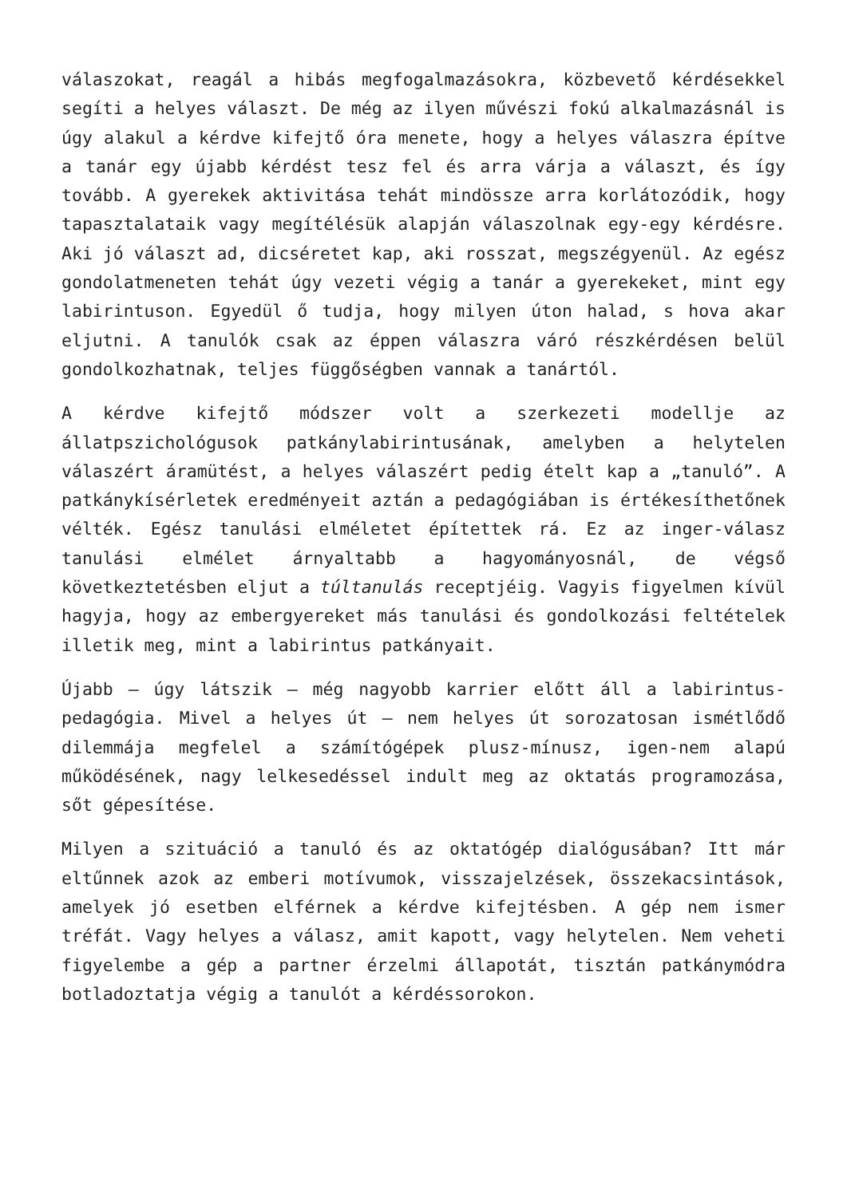válaszokat, reagál a hibás megfogalmazásokra, közbevető kérdésekkel segíti a helyes választ. De még az ilyen művészi fokú alkalmazásnál is úgy alakul a kérdve kifejtő óra menete, hogy a helyes válaszra építve a tanár egy újabb kérdést tesz fel és arra várja a választ, és így tovább. A gyerekek aktivitása tehát mindössze arra korlátozódik, hogy tapasztalataik vagy megítélésük alapján válaszolnak egy-egy kérdésre. Aki jó választ ad, dicséretet kap, aki rosszat, megszégyenül. Az egész gondolatmeneten tehát úgy vezeti végig a tanár a gyerekeket, mint egy labirintuson. Egyedül ő tudja, hogy milyen úton halad, s hova akar eljutni. A tanulók csak az éppen válaszra váró részkérdésen belül gondolkozhatnak, teljes függőségben vannak a tanártól.
A kérdve kifejtő módszer volt a szerkezeti modellje az állatpszichológusok patkánylabirintusának, amelyben a helytelen válaszért áramütést, a helyes válaszért pedig ételt kap a „tanuló”. A patkánykísérletek eredményeit aztán a pedagógiában is értékesíthetőnek vélték. Egész tanulási elméletet építettek rá. Ez az inger-válasz tanulási elmélet árnyaltabb a hagyományosnál, de végső következtetésben eljut a túltanulás receptjéig. Vagyis figyelmen kívül hagyja, hogy az embergyereket más tanulási és gondolkozási feltételek illetik meg, mint a labirintus patkányait.
Újabb – úgy látszik – még nagyobb karrier előtt áll a labirintus-pedagógia. Mivel a helyes út – nem helyes út sorozatosan ismétlődő dilemmája megfelel a számítógépek plusz-mínusz, igen-nem alapú működésének, nagy lelkesedéssel indult meg az oktatás programozása, sőt gépesítése.
Milyen a szituáció a tanuló és az oktatógép dialógusában? Itt már eltűnnek azok az emberi motívumok, visszajelzések, összekacsintások, amelyek jó esetben elférnek a kérdve kifejtésben. A gép nem ismer tréfát. Vagy helyes a válasz, amit kapott, vagy helytelen. Nem veheti figyelembe a gép a partner érzelmi állapotát, tisztán patkánymódra botladoztatja végig a tanulót a kérdéssorokon.